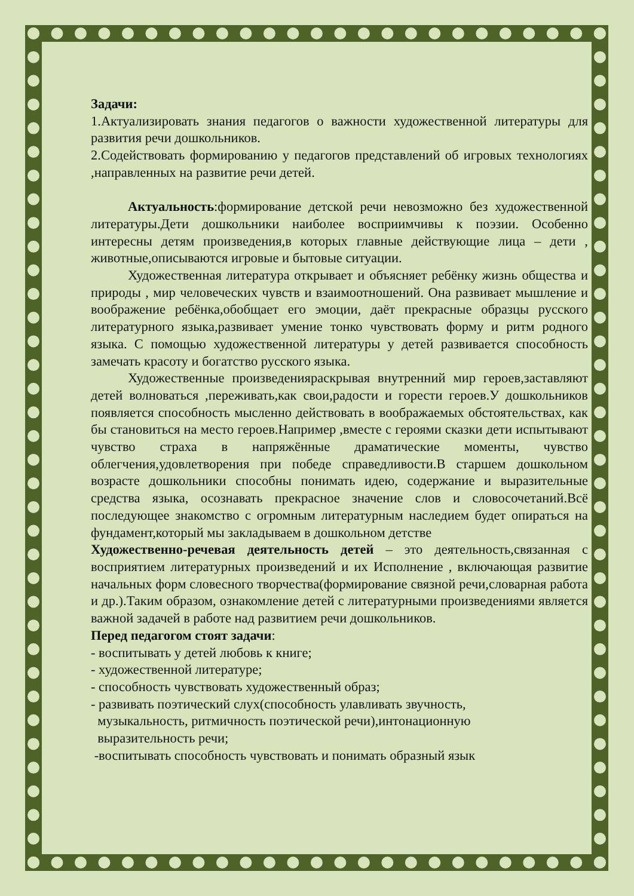Задачи:
1.Актуализировать знания педагогов о важности художественной литературы для развития речи дошкольников.
2.Содействовать формированию у педагогов представлений об игровых технологиях ,направленных на развитие речи детей.
Актуальность:формирование детской речи невозможно без художественной литературы.Дети дошкольники наиболее восприимчивы к поэзии. Особенно интересны детям произведения,в которых главные действующие лица – дети , животные,описываются игровые и бытовые ситуации.
Художественная литература открывает и объясняет ребёнку жизнь общества и природы , мир человеческих чувств и взаимоотношений. Она развивает мышление и воображение ребёнка,обобщает его эмоции, даёт прекрасные образцы русского литературного языка,развивает умение тонко чувствовать форму и ритм родного языка. С помощью художественной литературы у детей развивается способность замечать красоту и богатство русского языка.
Художественные произведенияраскрывая внутренний мир героев,заставляют детей волноваться ,переживать,как свои,радости и горести героев.У дошкольников появляется способность мысленно действовать в воображаемых обстоятельствах, как бы становиться на место героев.Например ,вместе с героями сказки дети испытывают чувство страха в напряжённые драматические моменты, чувство облегчения,удовлетворения при победе справедливости.В старшем дошкольном возрасте дошкольники способны понимать идею, содержание и выразительные средства языка, осознавать прекрасное значение слов и словосочетаний.Всё последующее знакомство с огромным литературным наследием будет опираться на фундамент,который мы закладываем в дошкольном детстве
Художественно-речевая деятельность детей – это деятельность,связанная с восприятием литературных произведений и их Исполнение , включающая развитие начальных форм словесного творчества(формирование связной речи,словарная работа и др.).Таким образом, ознакомление детей с литературными произведениями является важной задачей в работе над развитием речи дошкольников.
Перед педагогом стоят задачи:
- воспитывать у детей любовь к книге;
- художественной литературе;
- способность чувствовать художественный образ;
- развивать поэтический слух(способность улавливать звучность,
музыкальность, ритмичность поэтической речи),интонационную
выразительность речи;
-воспитывать способность чувствовать и понимать образный язык